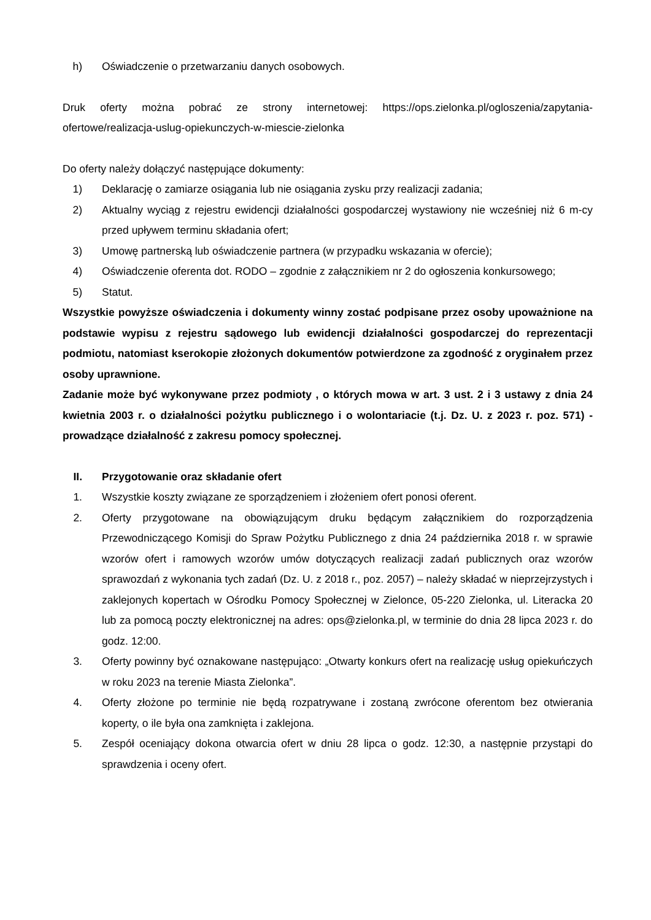h) Oświadczenie o przetwarzaniu danych osobowych.
Druk oferty można pobrać ze strony internetowej: https://ops.zielonka.pl/ogloszenia/zapytania-ofertowe/realizacja-uslug-opiekunczych-w-miescie-zielonka
Do oferty należy dołączyć następujące dokumenty:
1) Deklarację o zamiarze osiągania lub nie osiągania zysku przy realizacji zadania;
2) Aktualny wyciąg z rejestru ewidencji działalności gospodarczej wystawiony nie wcześniej niż 6 m-cy przed upływem terminu składania ofert;
3) Umowę partnerską lub oświadczenie partnera (w przypadku wskazania w ofercie);
4) Oświadczenie oferenta dot. RODO – zgodnie z załącznikiem nr 2 do ogłoszenia konkursowego;
5) Statut.
Wszystkie powyższe oświadczenia i dokumenty winny zostać podpisane przez osoby upoważnione na podstawie wypisu z rejestru sądowego lub ewidencji działalności gospodarczej do reprezentacji podmiotu, natomiast kserokopie złożonych dokumentów potwierdzone za zgodność z oryginałem przez osoby uprawnione.
Zadanie może być wykonywane przez podmioty , o których mowa w art. 3 ust. 2 i 3 ustawy z dnia 24 kwietnia 2003 r. o działalności pożytku publicznego i o wolontariacie (t.j. Dz. U. z 2023 r. poz. 571) - prowadzące działalność z zakresu pomocy społecznej.
II. Przygotowanie oraz składanie ofert
1. Wszystkie koszty związane ze sporządzeniem i złożeniem ofert ponosi oferent.
2. Oferty przygotowane na obowiązującym druku będącym załącznikiem do rozporządzenia Przewodniczącego Komisji do Spraw Pożytku Publicznego z dnia 24 października 2018 r. w sprawie wzorów ofert i ramowych wzorów umów dotyczących realizacji zadań publicznych oraz wzorów sprawozdań z wykonania tych zadań (Dz. U. z 2018 r., poz. 2057) – należy składać w nieprzejrzystych i zaklejonych kopertach w Ośrodku Pomocy Społecznej w Zielonce, 05-220 Zielonka, ul. Literacka 20 lub za pomocą poczty elektronicznej na adres: ops@zielonka.pl, w terminie do dnia 28 lipca 2023 r. do godz. 12:00.
3. Oferty powinny być oznakowane następująco: „Otwarty konkurs ofert na realizację usług opiekuńczych w roku 2023 na terenie Miasta Zielonka”.
4. Oferty złożone po terminie nie będą rozpatrywane i zostaną zwrócone oferentom bez otwierania koperty, o ile była ona zamknięta i zaklejona.
5. Zespół oceniający dokona otwarcia ofert w dniu 28 lipca o godz. 12:30, a następnie przystąpi do sprawdzenia i oceny ofert.